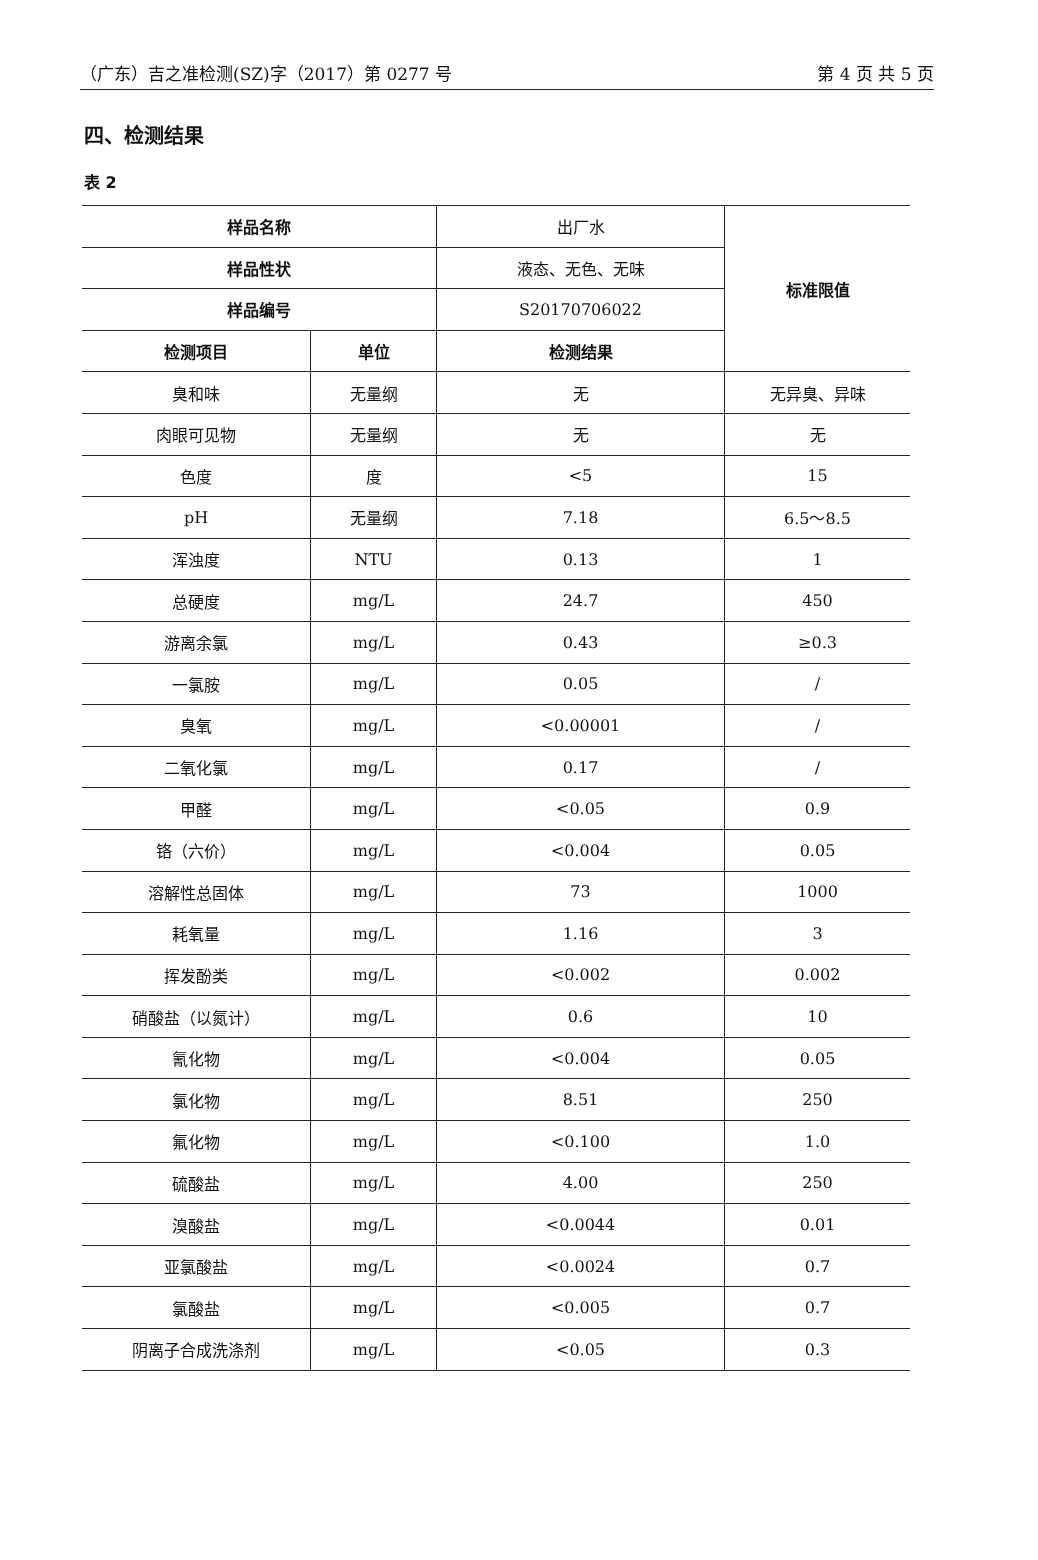（广东）吉之准检测(SZ)字（2017）第 0277 号 第 4 页 共 5 页
四、检测结果
表 2
| 样品名称 | | 出厂水 | 标准限值 |
| 样品性状 | | 液态、无色、无味 | |
| 样品编号 | | S20170706022 | |
| 检测项目 | 单位 | 检测结果 | |
| 臭和味 | 无量纲 | 无 | 无异臭、异味 |
| 肉眼可见物 | 无量纲 | 无 | 无 |
| 色度 | 度 | <5 | 15 |
| pH | 无量纲 | 7.18 | 6.5～8.5 |
| 浑浊度 | NTU | 0.13 | 1 |
| 总硬度 | mg/L | 24.7 | 450 |
| 游离余氯 | mg/L | 0.43 | ≥0.3 |
| 一氯胺 | mg/L | 0.05 | / |
| 臭氧 | mg/L | <0.00001 | / |
| 二氧化氯 | mg/L | 0.17 | / |
| 甲醛 | mg/L | <0.05 | 0.9 |
| 铬（六价） | mg/L | <0.004 | 0.05 |
| 溶解性总固体 | mg/L | 73 | 1000 |
| 耗氧量 | mg/L | 1.16 | 3 |
| 挥发酚类 | mg/L | <0.002 | 0.002 |
| 硝酸盐（以氮计） | mg/L | 0.6 | 10 |
| 氰化物 | mg/L | <0.004 | 0.05 |
| 氯化物 | mg/L | 8.51 | 250 |
| 氟化物 | mg/L | <0.100 | 1.0 |
| 硫酸盐 | mg/L | 4.00 | 250 |
| 溴酸盐 | mg/L | <0.0044 | 0.01 |
| 亚氯酸盐 | mg/L | <0.0024 | 0.7 |
| 氯酸盐 | mg/L | <0.005 | 0.7 |
| 阴离子合成洗涤剂 | mg/L | <0.05 | 0.3 |